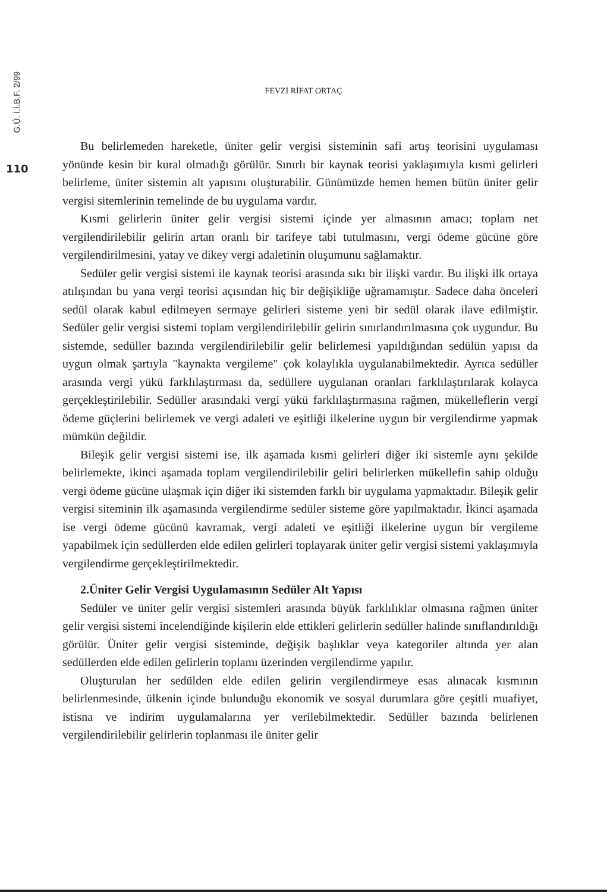G.Ü. İ.İ.B.F. 2/99
110
FEVZİ RİFAT ORTAÇ
Bu belirlemeden hareketle, üniter gelir vergisi sisteminin safi artış teorisini uygulaması yönünde kesin bir kural olmadığı görülür. Sınırlı bir kaynak teorisi yaklaşımıyla kısmi gelirleri belirleme, üniter sistemin alt yapısını oluşturabilir. Günümüzde hemen hemen bütün üniter gelir vergisi sitemlerinin temelinde de bu uygulama vardır.
Kısmi gelirlerin üniter gelir vergisi sistemi içinde yer almasının amacı; toplam net vergilendirilebilir gelirin artan oranlı bir tarifeye tabi tutulmasını, vergi ödeme gücüne göre vergilendirilmesini, yatay ve dikey vergi adaletinin oluşumunu sağlamaktır.
Sedüler gelir vergisi sistemi ile kaynak teorisi arasında sıkı bir ilişki vardır. Bu ilişki ilk ortaya atılışından bu yana vergi teorisi açısından hiç bir değişikliğe uğramamıştır. Sadece daha önceleri sedül olarak kabul edilmeyen sermaye gelirleri sisteme yeni bir sedül olarak ilave edilmiştir. Sedüler gelir vergisi sistemi toplam vergilendirilebilir gelirin sınırlandırılmasına çok uygundur. Bu sistemde, sedüller bazında vergilendirilebilir gelir belirlemesi yapıldığından sedülün yapısı da uygun olmak şartıyla "kaynakta vergileme" çok kolaylıkla uygulanabilmektedir. Ayrıca sedüller arasında vergi yükü farklılaştırması da, sedüllere uygulanan oranları farklılaştırılarak kolayca gerçekleştirilebilir. Sedüller arasındaki vergi yükü farklılaştırmasına rağmen, mükelleflerin vergi ödeme güçlerini belirlemek ve vergi adaleti ve eşitliği ilkelerine uygun bir vergilendirme yapmak mümkün değildir.
Bileşik gelir vergisi sistemi ise, ilk aşamada kısmi gelirleri diğer iki sistemle aynı şekilde belirlemekte, ikinci aşamada toplam vergilendirilebilir geliri belirlerken mükellefin sahip olduğu vergi ödeme gücüne ulaşmak için diğer iki sistemden farklı bir uygulama yapmaktadır. Bileşik gelir vergisi siteminin ilk aşamasında vergilendirme sedüler sisteme göre yapılmaktadır. İkinci aşamada ise vergi ödeme gücünü kavramak, vergi adaleti ve eşitliği ilkelerine uygun bir vergileme yapabilmek için sedüllerden elde edilen gelirleri toplayarak üniter gelir vergisi sistemi yaklaşımıyla vergilendirme gerçekleştirilmektedir.
2.Üniter Gelir Vergisi Uygulamasının Sedüler Alt Yapısı
Sedüler ve üniter gelir vergisi sistemleri arasında büyük farklılıklar olmasına rağmen üniter gelir vergisi sistemi incelendiğinde kişilerin elde ettikleri gelirlerin sedüller halinde sınıflandırıldığı görülür. Üniter gelir vergisi sisteminde, değişik başlıklar veya kategoriler altında yer alan sedüllerden elde edilen gelirlerin toplamı üzerinden vergilendirme yapılır.
Oluşturulan her sedülden elde edilen gelirin vergilendirmeye esas alınacak kısmının belirlenmesinde, ülkenin içinde bulunduğu ekonomik ve sosyal durumlara göre çeşitli muafiyet, istisna ve indirim uygulamalarına yer verilebilmektedir. Sedüller bazında belirlenen vergilendirilebilir gelirlerin toplanması ile üniter gelir